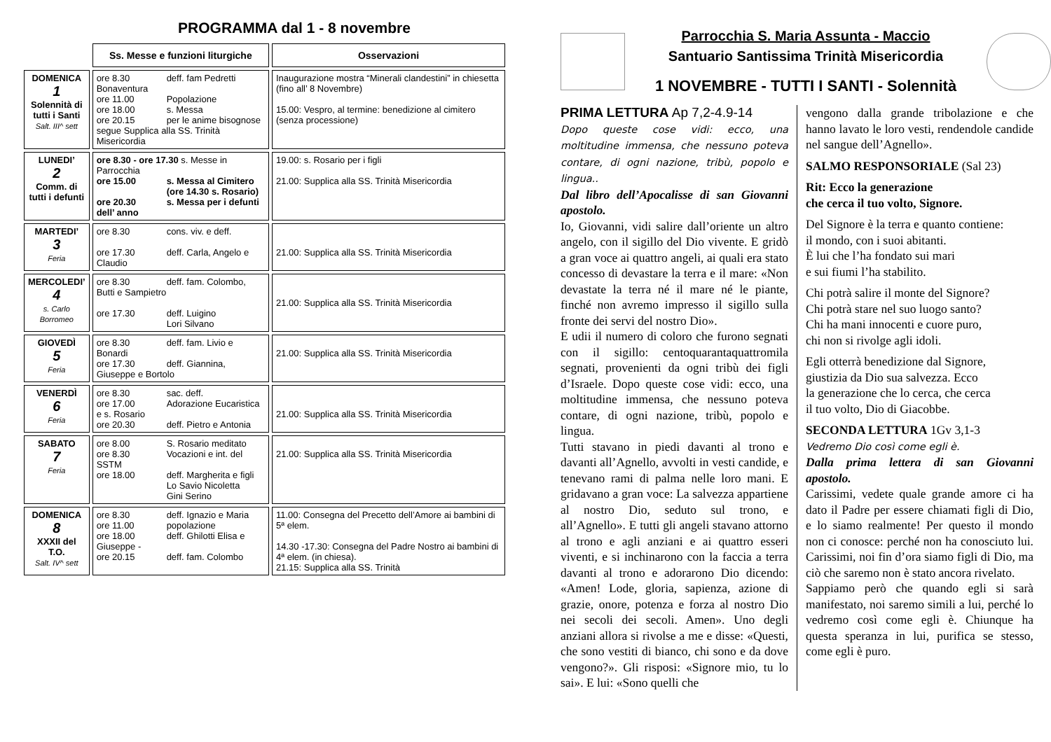PROGRAMMA dal 1 - 8 novembre
| | Ss. Messe e funzioni liturgiche | Osservazioni |
| DOMENICA 1 Solennità di tutti i Santi Salt. III^ sett | ore 8.30 deff. fam Pedretti Bonaventura ore 11.00 Popolazione ore 18.00 s. Messa ore 20.15 per le anime bisognose segue Supplica alla SS. Trinità Misericordia | Inaugurazione mostra “Minerali clandestini” in chiesetta (fino all’ 8 Novembre) 15.00: Vespro, al termine: benedizione al cimitero (senza processione) |
| LUNEDI’ 2 Comm. di tutti i defunti | ore 8.30 - ore 17.30 s. Messe in Parrocchia ore 15.00 s. Messa al Cimitero (ore 14.30 s. Rosario) ore 20.30 s. Messa per i defunti dell’ anno | 19.00: s. Rosario per i figli 21.00: Supplica alla SS. Trinità Misericordia |
| MARTEDI’ 3 Feria | ore 8.30 cons. viv. e deff. ore 17.30 deff. Carla, Angelo e Claudio | 21.00: Supplica alla SS. Trinità Misericordia |
| MERCOLEDI’ 4 s. Carlo Borromeo | ore 8.30 deff. fam. Colombo, Butti e Sampietro ore 17.30 deff. Luigino Lori Silvano | 21.00: Supplica alla SS. Trinità Misericordia |
| GIOVEDÌ 5 Feria | ore 8.30 deff. fam. Livio e Bonardi ore 17.30 deff. Giannina, Giuseppe e Bortolo | 21.00: Supplica alla SS. Trinità Misericordia |
| VENERDÌ 6 Feria | ore 8.30 sac. deff. ore 17.00 Adorazione Eucaristica e s. Rosario ore 20.30 deff. Pietro e Antonia | 21.00: Supplica alla SS. Trinità Misericordia |
| SABATO 7 Feria | ore 8.00 S. Rosario meditato ore 8.30 Vocazioni e int. del SSTM ore 18.00 deff. Margherita e figli Lo Savio Nicoletta Gini Serino | 21.00: Supplica alla SS. Trinità Misericordia |
| DOMENICA 8 XXXII del T.O. Salt. IV^ sett | ore 8.30 deff. Ignazio e Maria ore 11.00 popolazione ore 18.00 deff. Ghilotti Elisa e Giuseppe - ore 20.15 deff. fam. Colombo | 11.00: Consegna del Precetto dell’Amore ai bambini di 5ª elem. 14.30 -17.30: Consegna del Padre Nostro ai bambini di 4ª elem. (in chiesa). 21.15: Supplica alla SS. Trinità |
Parrocchia S. Maria Assunta - Maccio
Santuario Santissima Trinità Misericordia
1 NOVEMBRE - TUTTI I SANTI - Solennità
​
PRIMA LETTURA Ap 7,2-4.9-14
Dopo queste cose vidi: ecco, una moltitudine immensa, che nessuno poteva contare, di ogni nazione, tribù, popolo e lingua..
Dal libro dell’Apocalisse di san Giovanni apostolo.
Io, Giovanni, vidi salire dall’oriente un altro angelo, con il sigillo del Dio vivente. E gridò a gran voce ai quattro angeli, ai quali era stato concesso di devastare la terra e il mare: «Non devastate la terra né il mare né le piante, finché non avremo impresso il sigillo sulla fronte dei servi del nostro Dio».
E udii il numero di coloro che furono segnati con il sigillo: centoquarantaquattromila segnati, provenienti da ogni tribù dei figli d’Israele. Dopo queste cose vidi: ecco, una moltitudine immensa, che nessuno poteva contare, di ogni nazione, tribù, popolo e lingua.
Tutti stavano in piedi davanti al trono e davanti all’Agnello, avvolti in vesti candide, e tenevano rami di palma nelle loro mani. E gridavano a gran voce: La salvezza appartiene al nostro Dio, seduto sul trono, e all’Agnello». E tutti gli angeli stavano attorno al trono e agli anziani e ai quattro esseri viventi, e si inchinarono con la faccia a terra davanti al trono e adorarono Dio dicendo: «Amen! Lode, gloria, sapienza, azione di grazie, onore, potenza e forza al nostro Dio nei secoli dei secoli. Amen». Uno degli anziani allora si rivolse a me e disse: «Questi, che sono vestiti di bianco, chi sono e da dove vengono?». Gli risposi: «Signore mio, tu lo sai». E lui: «Sono quelli che
vengono dalla grande tribolazione e che hanno lavato le loro vesti, rendendole candide nel sangue dell’Agnello».
SALMO RESPONSORIALE (Sal 23)
Rit: Ecco la generazione
che cerca il tuo volto, Signore.
Del Signore è la terra e quanto contiene:
il mondo, con i suoi abitanti.
È lui che l’ha fondato sui mari
e sui fiumi l’ha stabilito.
Chi potrà salire il monte del Signore?
Chi potrà stare nel suo luogo santo?
Chi ha mani innocenti e cuore puro,
chi non si rivolge agli idoli.
Egli otterrà benedizione dal Signore,
giustizia da Dio sua salvezza. Ecco
la generazione che lo cerca, che cerca
il tuo volto, Dio di Giacobbe.
SECONDA LETTURA 1Gv 3,1-3
Vedremo Dio così come egli è.
Dalla prima lettera di san Giovanni apostolo.
Carissimi, vedete quale grande amore ci ha dato il Padre per essere chiamati figli di Dio, e lo siamo realmente! Per questo il mondo non ci conosce: perché non ha conosciuto lui. Carissimi, noi fin d’ora siamo figli di Dio, ma ciò che saremo non è stato ancora rivelato.
Sappiamo però che quando egli si sarà manifestato, noi saremo simili a lui, perché lo vedremo così come egli è. Chiunque ha questa speranza in lui, purifica se stesso, come egli è puro.